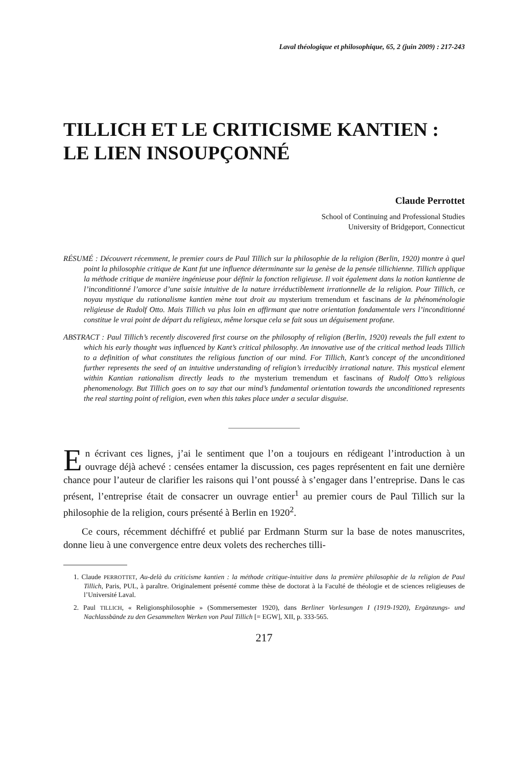Laval théologique et philosophique, 65, 2 (juin 2009) : 217-243
TILLICH ET LE CRITICISME KANTIEN :
LE LIEN INSOUPÇONNÉ
Claude Perrottet
School of Continuing and Professional Studies
University of Bridgeport, Connecticut
RÉSUMÉ : Découvert récemment, le premier cours de Paul Tillich sur la philosophie de la religion (Berlin, 1920) montre à quel point la philosophie critique de Kant fut une influence déterminante sur la genèse de la pensée tillichienne. Tillich applique la méthode critique de manière ingénieuse pour définir la fonction religieuse. Il voit également dans la notion kantienne de l’inconditionné l’amorce d’une saisie intuitive de la nature irréductiblement irrationnelle de la religion. Pour Tillich, ce noyau mystique du rationalisme kantien mène tout droit au mysterium tremendum et fascinans de la phénoménologie religieuse de Rudolf Otto. Mais Tillich va plus loin en affirmant que notre orientation fondamentale vers l’inconditionné constitue le vrai point de départ du religieux, même lorsque cela se fait sous un déguisement profane.
ABSTRACT : Paul Tillich’s recently discovered first course on the philosophy of religion (Berlin, 1920) reveals the full extent to which his early thought was influenced by Kant’s critical philosophy. An innovative use of the critical method leads Tillich to a definition of what constitutes the religious function of our mind. For Tillich, Kant’s concept of the unconditioned further represents the seed of an intuitive understanding of religion’s irreducibly irrational nature. This mystical element within Kantian rationalism directly leads to the mysterium tremendum et fascinans of Rudolf Otto’s religious phenomenology. But Tillich goes on to say that our mind’s fundamental orientation towards the unconditioned represents the real starting point of religion, even when this takes place under a secular disguise.
En écrivant ces lignes, j’ai le sentiment que l’on a toujours en rédigeant l’introduction à un ouvrage déjà achevé : censées entamer la discussion, ces pages représentent en fait une dernière chance pour l’auteur de clarifier les raisons qui l’ont poussé à s’engager dans l’entreprise. Dans le cas présent, l’entreprise était de consacrer un ouvrage entier<sup>1</sup> au premier cours de Paul Tillich sur la philosophie de la religion, cours présenté à Berlin en 1920<sup>2</sup>.
Ce cours, récemment déchiffré et publié par Erdmann Sturm sur la base de notes manuscrites, donne lieu à une convergence entre deux volets des recherches tilli-
1. Claude PERROTTET, Au-delà du criticisme kantien : la méthode critique-intuitive dans la première philosophie de la religion de Paul Tillich, Paris, PUL, à paraître. Originalement présenté comme thèse de doctorat à la Faculté de théologie et de sciences religieuses de l’Université Laval.
2. Paul TILLICH, « Religionsphilosophie » (Sommersemester 1920), dans Berliner Vorlesungen I (1919-1920), Ergänzungs- und Nachlassbände zu den Gesammelten Werken von Paul Tillich [= EGW], XII, p. 333-565.
217